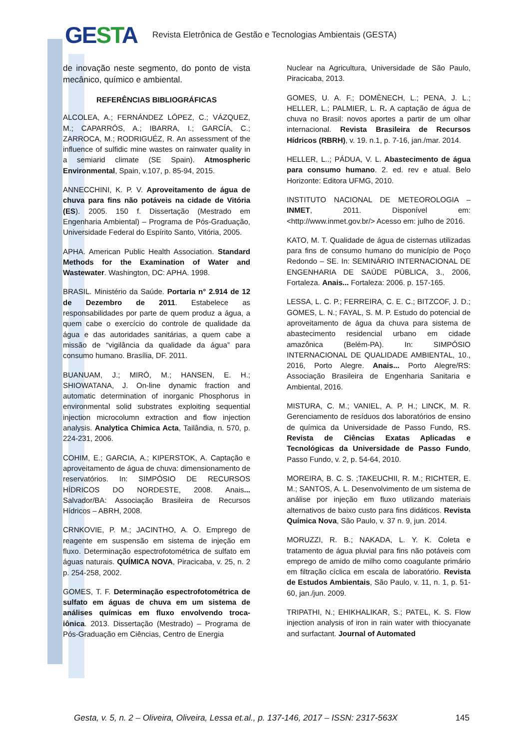GESTA
Revista Eletrônica de Gestão e Tecnologias Ambientais (GESTA)
de inovação neste segmento, do ponto de vista mecânico, químico e ambiental.
REFERÊNCIAS BIBLIOGRÁFICAS
ALCOLEA, A.; FERNÁNDEZ LÓPEZ, C.; VÁZQUEZ, M.; CAPARRÓS, A.; IBARRA, I.; GARCÍA, C.; ZARROCA, M.; RODRIGUÉZ, R. An assessment of the influence of sulfidic mine wastes on rainwater quality in a semiarid climate (SE Spain). Atmospheric Environmental, Spain, v.107, p. 85-94, 2015.
ANNECCHINI, K. P. V. Aproveitamento de água de chuva para fins não potáveis na cidade de Vitória (ES). 2005. 150 f. Dissertação (Mestrado em Engenharia Ambiental) – Programa de Pós-Graduação, Universidade Federal do Espírito Santo, Vitória, 2005.
APHA. American Public Health Association. Standard Methods for the Examination of Water and Wastewater. Washington, DC: APHA. 1998.
BRASIL. Ministério da Saúde. Portaria n° 2.914 de 12 de Dezembro de 2011. Estabelece as responsabilidades por parte de quem produz a água, a quem cabe o exercício do controle de qualidade da água e das autoridades sanitárias, a quem cabe a missão de “vigilância da qualidade da água” para consumo humano. Brasília, DF. 2011.
BUANUAM, J.; MIRÓ, M.; HANSEN, E. H.; SHIOWATANA, J. On-line dynamic fraction and automatic determination of inorganic Phosphorus in environmental solid substrates exploiting sequential injection microcolumn extraction and flow injection analysis. Analytica Chimica Acta, Tailândia, n. 570, p. 224-231, 2006.
COHIM, E.; GARCIA, A.; KIPERSTOK, A. Captação e aproveitamento de água de chuva: dimensionamento de reservatórios. In: SIMPÓSIO DE RECURSOS HÍDRICOS DO NORDESTE, 2008. Anais... Salvador/BA: Associação Brasileira de Recursos Hídricos – ABRH, 2008.
CRNKOVIE, P. M.; JACINTHO, A. O. Emprego de reagente em suspensão em sistema de injeção em fluxo. Determinação espectrofotométrica de sulfato em águas naturais. QUÍMICA NOVA, Piracicaba, v. 25, n. 2 p. 254-258, 2002.
GOMES, T. F. Determinação espectrofotométrica de sulfato em águas de chuva em um sistema de análises químicas em fluxo envolvendo troca-iônica. 2013. Dissertação (Mestrado) – Programa de Pós-Graduação em Ciências, Centro de Energia
Nuclear na Agricultura, Universidade de São Paulo, Piracicaba, 2013.
GOMES, U. A. F.; DOMÈNECH, L.; PENA, J. L.; HELLER, L.; PALMIER, L. R. A captação de água de chuva no Brasil: novos aportes a partir de um olhar internacional. Revista Brasileira de Recursos Hídricos (RBRH), v. 19. n.1, p. 7-16, jan./mar. 2014.
HELLER, L..; PÁDUA, V. L. Abastecimento de água para consumo humano. 2. ed. rev e atual. Belo Horizonte: Editora UFMG, 2010.
INSTITUTO NACIONAL DE METEOROLOGIA – INMET, 2011. Disponível em:<http://www.inmet.gov.br/> Acesso em: julho de 2016.
KATO, M. T. Qualidade de água de cisternas utilizadas para fins de consumo humano do município de Poço Redondo – SE. In: SEMINÁRIO INTERNACIONAL DE ENGENHARIA DE SAÚDE PÚBLICA, 3., 2006, Fortaleza. Anais... Fortaleza: 2006. p. 157-165.
LESSA, L. C. P.; FERREIRA, C. E. C.; BITZCOF, J. D.; GOMES, L. N.; FAYAL, S. M. P. Estudo do potencial de aproveitamento de água da chuva para sistema de abastecimento residencial urbano em cidade amazônica (Belém-PA). In: SIMPÓSIO INTERNACIONAL DE QUALIDADE AMBIENTAL, 10., 2016, Porto Alegre. Anais... Porto Alegre/RS: Associação Brasileira de Engenharia Sanitaria e Ambiental, 2016.
MISTURA, C. M.; VANIEL, A. P. H.; LINCK, M. R. Gerenciamento de resíduos dos laboratórios de ensino de química da Universidade de Passo Fundo, RS. Revista de Ciências Exatas Aplicadas e Tecnológicas da Universidade de Passo Fundo, Passo Fundo, v. 2, p. 54-64, 2010.
MOREIRA, B. C. S. ;TAKEUCHII, R. M.; RICHTER, E. M.; SANTOS, A. L. Desenvolvimento de um sistema de análise por injeção em fluxo utilizando materiais alternativos de baixo custo para fins didáticos. Revista Química Nova, São Paulo, v. 37 n. 9, jun. 2014.
MORUZZI, R. B.; NAKADA, L. Y. K. Coleta e tratamento de água pluvial para fins não potáveis com emprego de amido de milho como coagulante primário em filtração cíclica em escala de laboratório. Revista de Estudos Ambientais, São Paulo, v. 11, n. 1, p. 51-60, jan./jun. 2009.
TRIPATHI, N.; EHIKHALIKAR, S.; PATEL, K. S. Flow injection analysis of iron in rain water with thiocyanate and surfactant. Journal of Automated
Gesta, v. 5, n. 2 – Oliveira, Oliveira, Lessa et.al., p. 137-146, 2017 – ISSN: 2317-563X 145